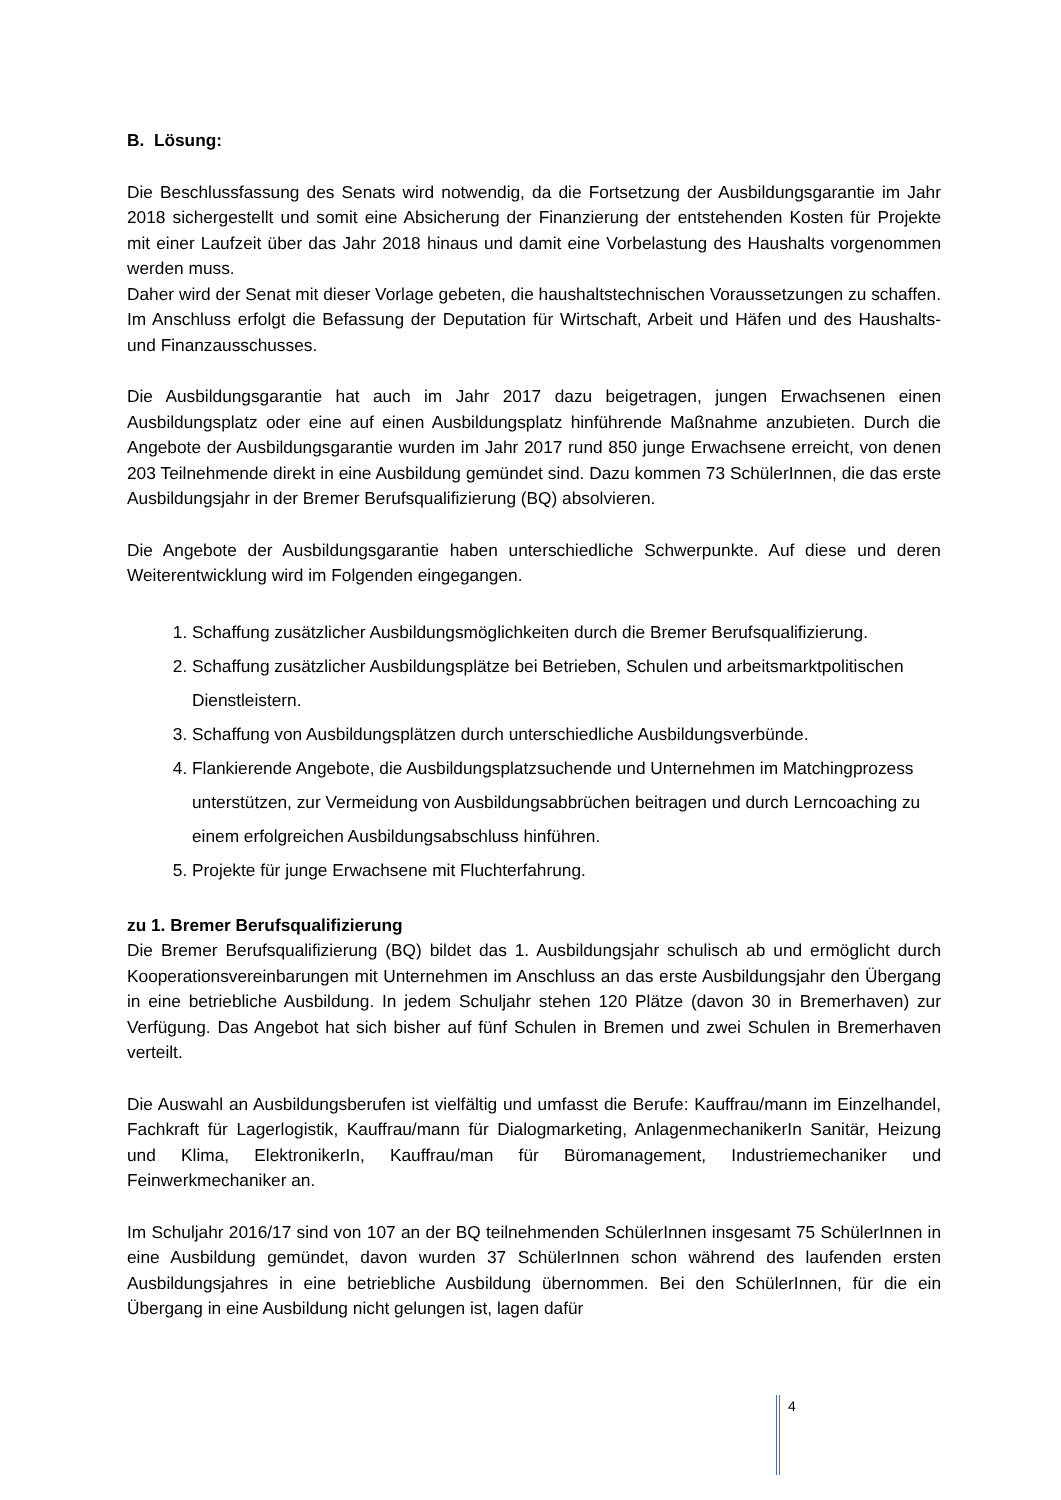B. Lösung:
Die Beschlussfassung des Senats wird notwendig, da die Fortsetzung der Ausbildungsgarantie im Jahr 2018 sichergestellt und somit eine Absicherung der Finanzierung der entstehenden Kosten für Projekte mit einer Laufzeit über das Jahr 2018 hinaus und damit eine Vorbelastung des Haushalts vorgenommen werden muss.
Daher wird der Senat mit dieser Vorlage gebeten, die haushaltstechnischen Voraussetzungen zu schaffen. Im Anschluss erfolgt die Befassung der Deputation für Wirtschaft, Arbeit und Häfen und des Haushalts- und Finanzausschusses.
Die Ausbildungsgarantie hat auch im Jahr 2017 dazu beigetragen, jungen Erwachsenen einen Ausbildungsplatz oder eine auf einen Ausbildungsplatz hinführende Maßnahme anzubieten. Durch die Angebote der Ausbildungsgarantie wurden im Jahr 2017 rund 850 junge Erwachsene erreicht, von denen 203 Teilnehmende direkt in eine Ausbildung gemündet sind. Dazu kommen 73 SchülerInnen, die das erste Ausbildungsjahr in der Bremer Berufsqualifizierung (BQ) absolvieren.
Die Angebote der Ausbildungsgarantie haben unterschiedliche Schwerpunkte. Auf diese und deren Weiterentwicklung wird im Folgenden eingegangen.
1. Schaffung zusätzlicher Ausbildungsmöglichkeiten durch die Bremer Berufsqualifizierung.
2. Schaffung zusätzlicher Ausbildungsplätze bei Betrieben, Schulen und arbeitsmarktpolitischen Dienstleistern.
3. Schaffung von Ausbildungsplätzen durch unterschiedliche Ausbildungsverbünde.
4. Flankierende Angebote, die Ausbildungsplatzsuchende und Unternehmen im Matchingprozess unterstützen, zur Vermeidung von Ausbildungsabbrüchen beitragen und durch Lerncoaching zu einem erfolgreichen Ausbildungsabschluss hinführen.
5. Projekte für junge Erwachsene mit Fluchterfahrung.
zu 1. Bremer Berufsqualifizierung
Die Bremer Berufsqualifizierung (BQ) bildet das 1. Ausbildungsjahr schulisch ab und ermöglicht durch Kooperationsvereinbarungen mit Unternehmen im Anschluss an das erste Ausbildungsjahr den Übergang in eine betriebliche Ausbildung. In jedem Schuljahr stehen 120 Plätze (davon 30 in Bremerhaven) zur Verfügung. Das Angebot hat sich bisher auf fünf Schulen in Bremen und zwei Schulen in Bremerhaven verteilt.
Die Auswahl an Ausbildungsberufen ist vielfältig und umfasst die Berufe: Kauffrau/mann im Einzelhandel, Fachkraft für Lagerlogistik, Kauffrau/mann für Dialogmarketing, AnlagenmechanikerIn Sanitär, Heizung und Klima, ElektronikerIn, Kauffrau/man für Büromanagement, Industriemechaniker und Feinwerkmechaniker an.
Im Schuljahr 2016/17 sind von 107 an der BQ teilnehmenden SchülerInnen insgesamt 75 SchülerInnen in eine Ausbildung gemündet, davon wurden 37 SchülerInnen schon während des laufenden ersten Ausbildungsjahres in eine betriebliche Ausbildung übernommen. Bei den SchülerInnen, für die ein Übergang in eine Ausbildung nicht gelungen ist, lagen dafür
4